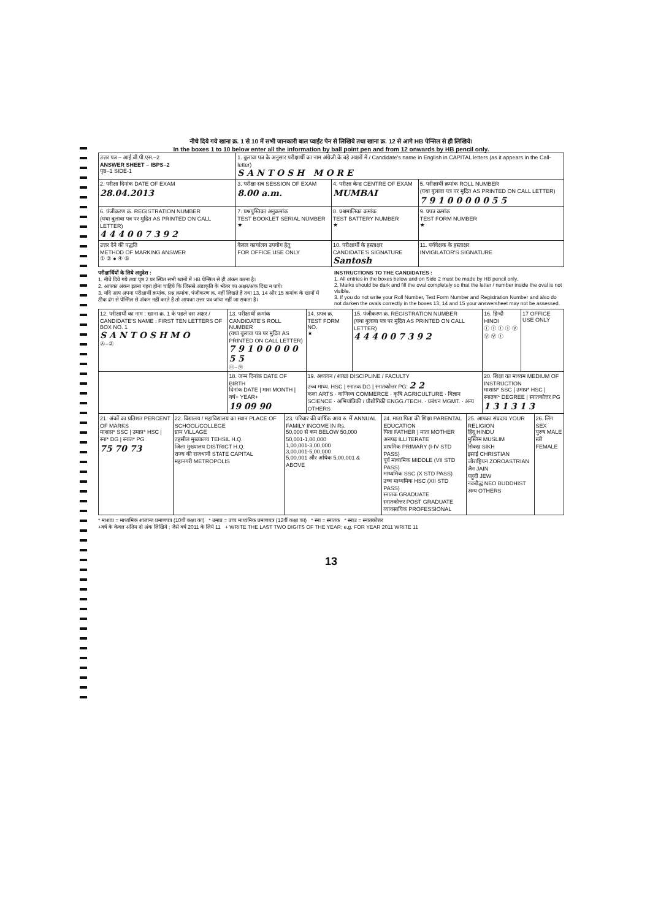नीचे दिये गये खाना क्र. 1 से 10 में सभी जानकारी बाल प्वाईंट पेन से लिखिये तथा खाना क्र. 12 से आगे HB पेन्सिल से ही लिखिये।
In the boxes 1 to 10 below enter all the information by ball point pen and from 12 onwards by HB pencil only.
| उत्तर पत्र – आई.बी.पी.एस.–2 ANSWER SHEET – IBPS–2 पृष्ठ–1 SIDE-1 | 1. बुलावा पत्र के अनुसार परीक्षार्थी का नाम अंग्रेजी के बड़े अक्षरों में / Candidate's name in English in CAPITAL letters (as it appears in the Call-letter) S A N T O S H M O R E | | |
| 2. परीक्षा दिनांक DATE OF EXAM 28.04.2013 | 3. परीक्षा सत्र SESSION OF EXAM 8.00 a.m. | 4. परीक्षा केन्द्र CENTRE OF EXAM MUMBAI | 5. परीक्षार्थी क्रमांक ROLL NUMBER (यथा बुलावा पत्र पर मुद्रित AS PRINTED ON CALL LETTER) 7 9 1 0 0 0 0 0 5 5 |
| 6. पंजीकरण क्र. REGISTRATION NUMBER (यथा बुलावा पत्र पर मुद्रित AS PRINTED ON CALL LETTER) 4 4 4 0 0 7 3 9 2 | 7. प्रश्नपुस्तिका अनुक्रमांक TEST BOOKLET SERIAL NUMBER ★ | 8. प्रश्नमालिका क्रमांक TEST BATTERY NUMBER ★ | 9. प्रपत्र क्रमांक TEST FORM NUMBER ★ |
| उत्तर देने की पद्धति METHOD OF MARKING ANSWER ① ② ● ④ ⑤ | केवल कार्यालय उपयोग हेतु FOR OFFICE USE ONLY | 10. परीक्षार्थी के हस्ताक्षर CANDIDATE'S SIGNATURE Santosh | 11. पर्यवेक्षक के हस्ताक्षर INVIGILATOR'S SIGNATURE |
परीक्षार्थियों के लिये अनुदेश :
1. नीचे दिये गये तथा पृष्ठ 2 पर स्थित सभी खानों में HB पेन्सिल से ही अंकन करना है।
2. आपका अंकन इतना गहरा होना चाहिये कि जिससे अंडाकृति के भीतर का अक्षर/अंक दिख न पाये।
3. यदि आप अपना परीक्षार्थी क्रमांक, प्रश्न क्रमांक, पंजीकरण क्र. नहीं लिखते हैं तथा 13, 14 और 15 क्रमांक के खानों में ठीक ढंग से पेन्सिल से अंकन नहीं करते हैं तो आपका उत्तर पत्र जांचा नहीं जा सकता है।
INSTRUCTIONS TO THE CANDIDATES :
1. All entries in the boxes below and on Side 2 must be made by HB pencil only.
2. Marks should be dark and fill the oval completely so that the letter / number inside the oval is not visible.
3. If you do not write your Roll Number, Test Form Number and Registration Number and also do not darken the ovals correctly in the boxes 13, 14 and 15 your answersheet may not be assessed.
| 12. परीक्षार्थी का नाम : खाना क्र. 1 के पहले दस अक्षर / CANDIDATE'S NAME : FIRST TEN LETTERS OF BOX NO. 1 S A N T O S H M O Ⓐ–Ⓩ | 13. परीक्षार्थी क्रमांक CANDIDATE'S ROLL NUMBER (यथा बुलावा पत्र पर मुद्रित AS PRINTED ON CALL LETTER) 7 9 1 0 0 0 0 0 5 5 ⓪–⑨ | 14. प्रपत्र क्र. TEST FORM NO. ★ | 15. पंजीकरण क्र. REGISTRATION NUMBER (यथा बुलावा पत्र पर मुद्रित AS PRINTED ON CALL LETTER) 4 4 4 0 0 7 3 9 2 | 16. हिन्दी HINDI Ⓘ Ⓘ Ⓘ Ⓘ Ⓥ Ⓥ Ⓥ Ⓘ | 17 OFFICE USE ONLY |
| | 18. जन्म दिनांक DATE OF BIRTH दिनांक DATE / मास MONTH / वर्ष+ YEAR+ 19 09 90 | 19. अध्ययन / शाखा DISCIPLINE / FACULTY उच्च माध्य. HSC / स्नातक DG / स्नातकोत्तर PG: 2 2 कला ARTS · वाणिज्य COMMERCE · कृषि AGRICULTURE · विज्ञान SCIENCE · अभियांत्रिकी / प्रौद्योगिकी ENGG./TECH. · प्रबंधन MGMT. · अन्य OTHERS | | 20. शिक्षा का माध्यम MEDIUM OF INSTRUCTION माशाप्र* SSC / उमाप्र* HSC / स्नातक* DEGREE / स्नातकोत्तर PG 1 3 1 3 1 3 | |
| 21. अंकों का प्रतिशत PERCENT OF MARKS माशाप्र* SSC / उमाप्र* HSC / स्ना* DG / स्नात* PG 75 70 73 | 22. विद्यालय / महाविद्यालय का स्थान PLACE OF SCHOOL/COLLEGE ग्राम VILLAGE तहसील मुख्यालय TEHSIL H.Q. जिला मुख्यालय DISTRICT H.Q. राज्य की राजधानी STATE CAPITAL महानगरी METROPOLIS | 23. परिवार की वार्षिक आय रु. में ANNUAL FAMILY INCOME IN Rs. 50,000 से कम BELOW 50,000 50,001-1,00,000 1,00,001-3,00,000 3,00,001-5,00,000 5,00,001 और अधिक 5,00,001 & ABOVE | 24. माता पिता की शिक्षा PARENTAL EDUCATION पिता FATHER / माता MOTHER अनपढ़ ILLITERATE प्राथमिक PRIMARY (I-IV STD PASS) पूर्व माध्यमिक MIDDLE (VII STD PASS) माध्यमिक SSC (X STD PASS) उच्च माध्यमिक HSC (XII STD PASS) स्नातक GRADUATE स्नातकोत्तर POST GRADUATE व्यावसायिक PROFESSIONAL | 25. आपका संप्रदाय YOUR RELIGION हिंदू HINDU मुस्लिम MUSLIM सिक्ख SIKH इसाई CHRISTIAN जोराष्ट्रियन ZOROASTRIAN जैन JAIN यहूदी JEW नवबौद्ध NEO BUDDHIST अन्य OTHERS | 26. लिंग SEX पुरुष MALE स्त्री FEMALE |
* माशाप्र = माध्यमिक शालान्त प्रमाणपत्र (10वीं कक्षा का) * उमाप्र = उच्च माध्यमिक प्रमाणपत्र (12वीं कक्षा का) * स्ना = स्नातक * स्नाउ = स्नातकोत्तर
+वर्ष के केवल अंतिम दो अंक लिखिये ; जैसे वर्ष 2011 के लिये 11 + WRITE THE LAST TWO DIGITS OF THE YEAR; e.g. FOR YEAR 2011 WRITE 11
13